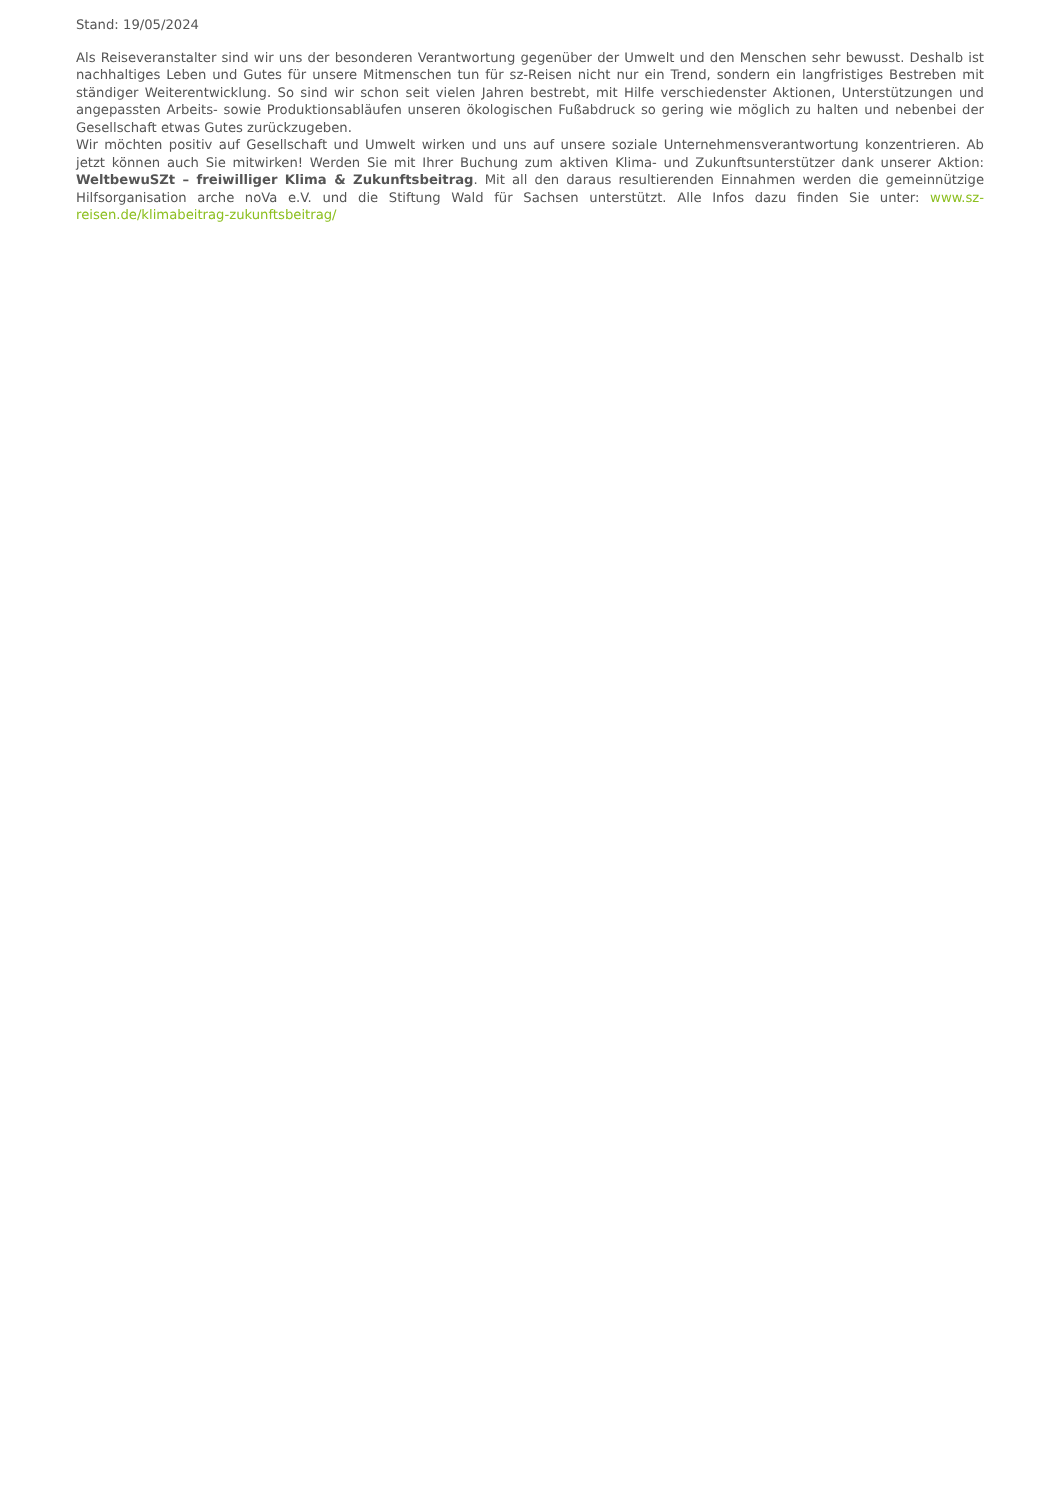Stand: 19/05/2024
Als Reiseveranstalter sind wir uns der besonderen Verantwortung gegenüber der Umwelt und den Menschen sehr bewusst. Deshalb ist nachhaltiges Leben und Gutes für unsere Mitmenschen tun für sz-Reisen nicht nur ein Trend, sondern ein langfristiges Bestreben mit ständiger Weiterentwicklung. So sind wir schon seit vielen Jahren bestrebt, mit Hilfe verschiedenster Aktionen, Unterstützungen und angepassten Arbeits- sowie Produktionsabläufen unseren ökologischen Fußabdruck so gering wie möglich zu halten und nebenbei der Gesellschaft etwas Gutes zurückzugeben.
Wir möchten positiv auf Gesellschaft und Umwelt wirken und uns auf unsere soziale Unternehmensverantwortung konzentrieren. Ab jetzt können auch Sie mitwirken! Werden Sie mit Ihrer Buchung zum aktiven Klima- und Zukunftsunterstützer dank unserer Aktion: WeltbewuSZt – freiwilliger Klima & Zukunftsbeitrag. Mit all den daraus resultierenden Einnahmen werden die gemeinnützige Hilfsorganisation arche noVa e.V. und die Stiftung Wald für Sachsen unterstützt. Alle Infos dazu finden Sie unter: www.sz-reisen.de/klimabeitrag-zukunftsbeitrag/